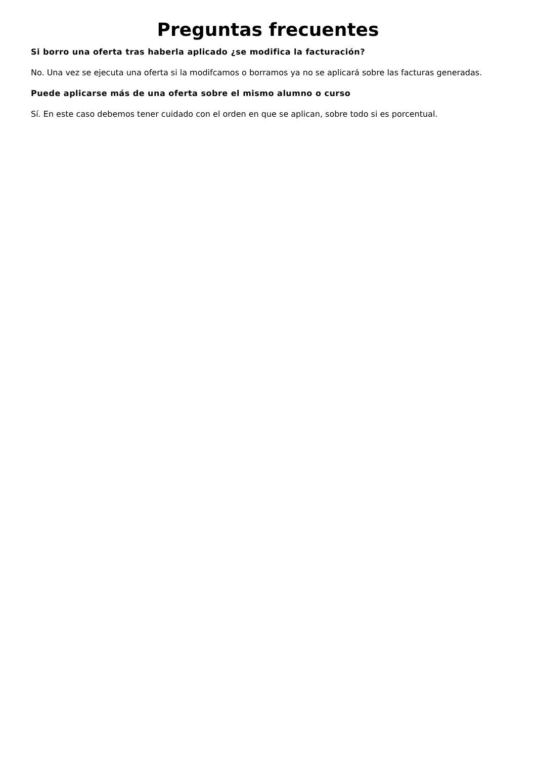Preguntas frecuentes
Si borro una oferta tras haberla aplicado ¿se modifica la facturación?
No. Una vez se ejecuta una oferta si la modifcamos o borramos ya no se aplicará sobre las facturas generadas.
Puede aplicarse más de una oferta sobre el mismo alumno o curso
Sí. En este caso debemos tener cuidado con el orden en que se aplican, sobre todo si es porcentual.